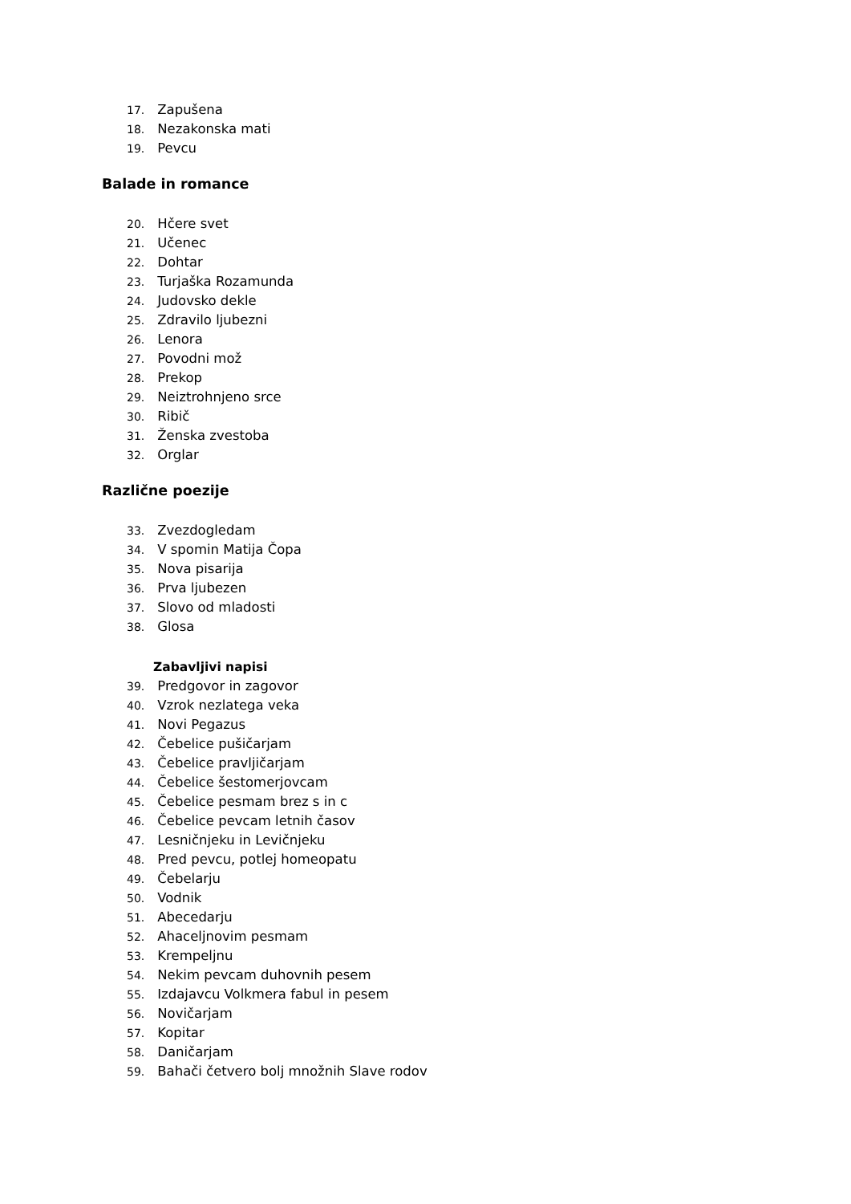17. Zapušena
18. Nezakonska mati
19. Pevcu
Balade in romance
20. Hčere svet
21. Učenec
22. Dohtar
23. Turjaška Rozamunda
24. Judovsko dekle
25. Zdravilo ljubezni
26. Lenora
27. Povodni mož
28. Prekop
29. Neiztrohnjeno srce
30. Ribič
31. Ženska zvestoba
32. Orglar
Različne poezije
33. Zvezdogledam
34. V spomin Matija Čopa
35. Nova pisarija
36. Prva ljubezen
37. Slovo od mladosti
38. Glosa
Zabavljivi napisi
39. Predgovor in zagovor
40. Vzrok nezlatega veka
41. Novi Pegazus
42. Čebelice pušičarjam
43. Čebelice pravljičarjam
44. Čebelice šestomerjovcam
45. Čebelice pesmam brez s in c
46. Čebelice pevcam letnih časov
47. Lesničnjeku in Levičnjeku
48. Pred pevcu, potlej homeopatu
49. Čebelarju
50. Vodnik
51. Abecedarju
52. Ahaceljnovim pesmam
53. Krempeljnu
54. Nekim pevcam duhovnih pesem
55. Izdajavcu Volkmera fabul in pesem
56. Novičarjam
57. Kopitar
58. Daničarjam
59. Bahači četvero bolj množnih Slave rodov